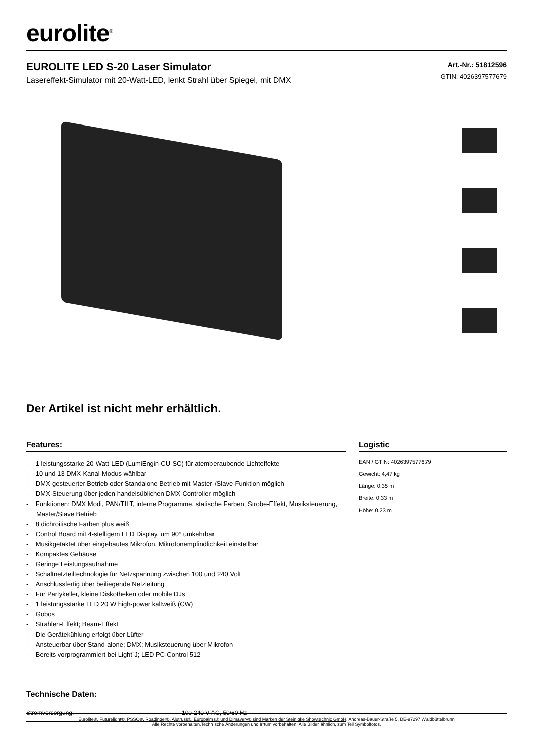eurolite<sup>®</sup>
EUROLITE LED S-20 Laser Simulator
Lasereffekt-Simulator mit 20-Watt-LED, lenkt Strahl über Spiegel, mit DMX
Art.-Nr.: 51812596
GTIN: 4026397577679
Der Artikel ist nicht mehr erhältlich.
Features:
- 1 leistungsstarke 20-Watt-LED (LumiEngin-CU-SC) für atemberaubende Lichteffekte
- 10 und 13 DMX-Kanal-Modus wählbar
- DMX-gesteuerter Betrieb oder Standalone Betrieb mit Master-/Slave-Funktion möglich
- DMX-Steuerung über jeden handelsüblichen DMX-Controller möglich
- Funktionen: DMX Modi, PAN/TILT, interne Programme, statische Farben, Strobe-Effekt, Musiksteuerung, Master/Slave Betrieb
- 8 dichroitische Farben plus weiß
- Control Board mit 4-stelligem LED Display, um 90° umkehrbar
- Musikgetaktet über eingebautes Mikrofon, Mikrofonempfindlichkeit einstellbar
- Kompaktes Gehäuse
- Geringe Leistungsaufnahme
- Schaltnetzteiltechnologie für Netzspannung zwischen 100 und 240 Volt
- Anschlussfertig über beiliegende Netzleitung
- Für Partykeller, kleine Diskotheken oder mobile DJs
- 1 leistungsstarke LED 20 W high-power kaltweiß (CW)
- Gobos
- Strahlen-Effekt; Beam-Effekt
- Die Gerätekühlung erfolgt über Lüfter
- Ansteuerbar über Stand-alone; DMX; Musiksteuerung über Mikrofon
- Bereits vorprogrammiert bei Light´J; LED PC-Control 512
Technische Daten:
| Stromversorgung: | 100-240 V AC, 50/60 Hz |
Logistic
EAN / GTIN: 4026397577679
Gewicht: 4,47 kg
Länge: 0.35 m
Breite: 0.33 m
Höhe: 0.23 m
Eurolite®, Futurelight®, PSSO®, Roadinger®, Alutruss®, Europalms® und Dimavery® sind Marken der Steinigke Showtechnic GmbH, Andreas-Bauer-Straße 5, DE-97297 Waldbüttelbrunn
Alle Rechte vorbehalten.Technische Änderungen und Irrtum vorbehalten. Alle Bilder ähnlich, zum Teil Symbolfotos.